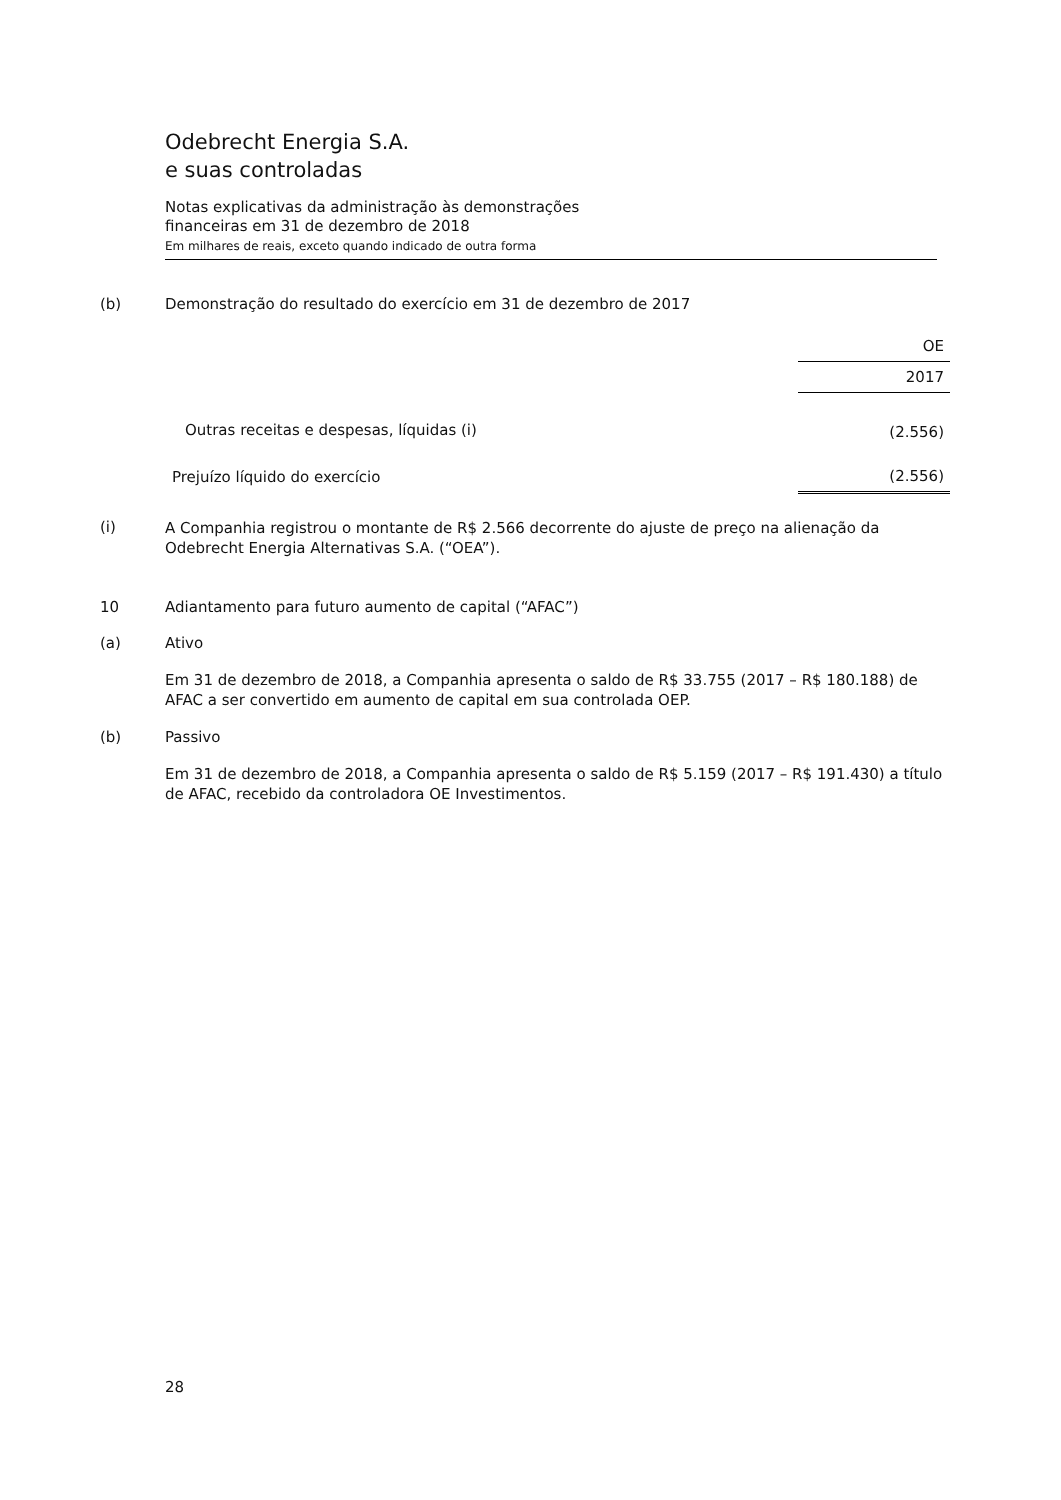Odebrecht Energia S.A.
e suas controladas
Notas explicativas da administração às demonstrações
financeiras em 31 de dezembro de 2018
Em milhares de reais, exceto quando indicado de outra forma
(b) Demonstração do resultado do exercício em 31 de dezembro de 2017
| | OE |
| --- | --- |
| | 2017 |
| Outras receitas e despesas, líquidas (i) | (2.556) |
| Prejuízo líquido do exercício | (2.556) |
(i)
A Companhia registrou o montante de R$ 2.566 decorrente do ajuste de preço na alienação da Odebrecht Energia Alternativas S.A. (“OEA”).
10 Adiantamento para futuro aumento de capital (“AFAC”)
(a) Ativo
Em 31 de dezembro de 2018, a Companhia apresenta o saldo de R$ 33.755 (2017 – R$ 180.188) de AFAC a ser convertido em aumento de capital em sua controlada OEP.
(b) Passivo
Em 31 de dezembro de 2018, a Companhia apresenta o saldo de R$ 5.159 (2017 – R$ 191.430) a título de AFAC, recebido da controladora OE Investimentos.
28